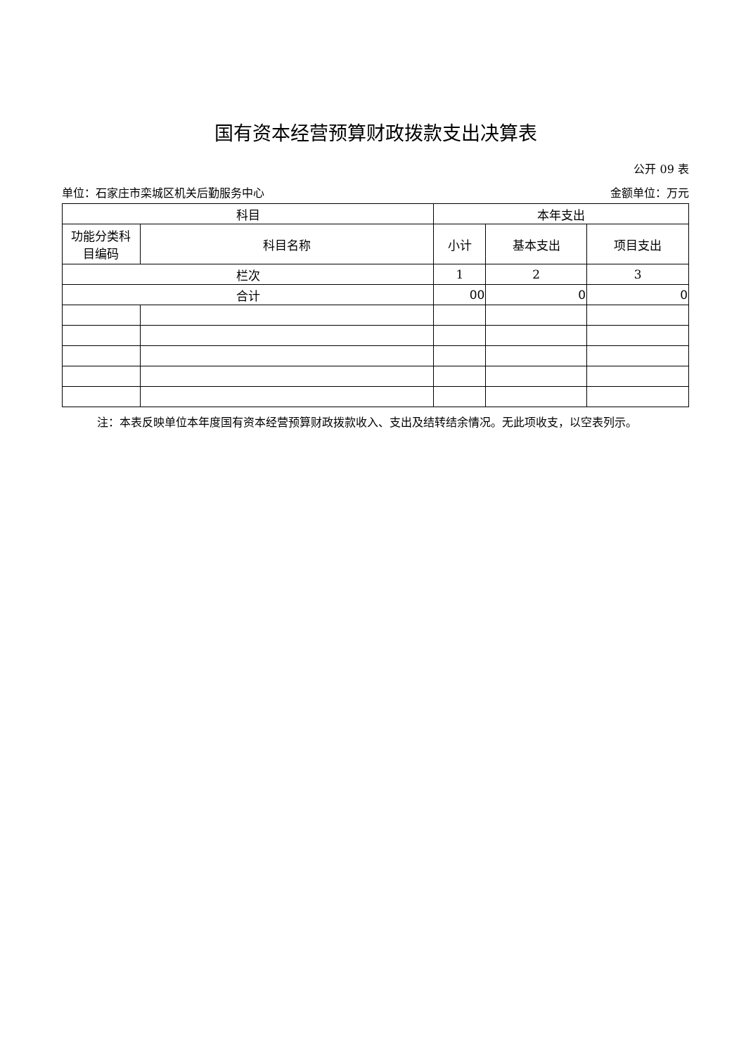国有资本经营预算财政拨款支出决算表
公开 09 表
单位：石家庄市栾城区机关后勤服务中心 金额单位：万元
| 科目 | | 本年支出 | | |
| --- | --- | --- | --- | --- |
| 功能分类科 目编码 | 科目名称 | 小计 | 基本支出 | 项目支出 |
| 栏次 | | 1 | 2 | 3 |
| 合计 | | 00 | 0 | 0 |
注：本表反映单位本年度国有资本经营预算财政拨款收入、支出及结转结余情况。无此项收支，以空表列示。